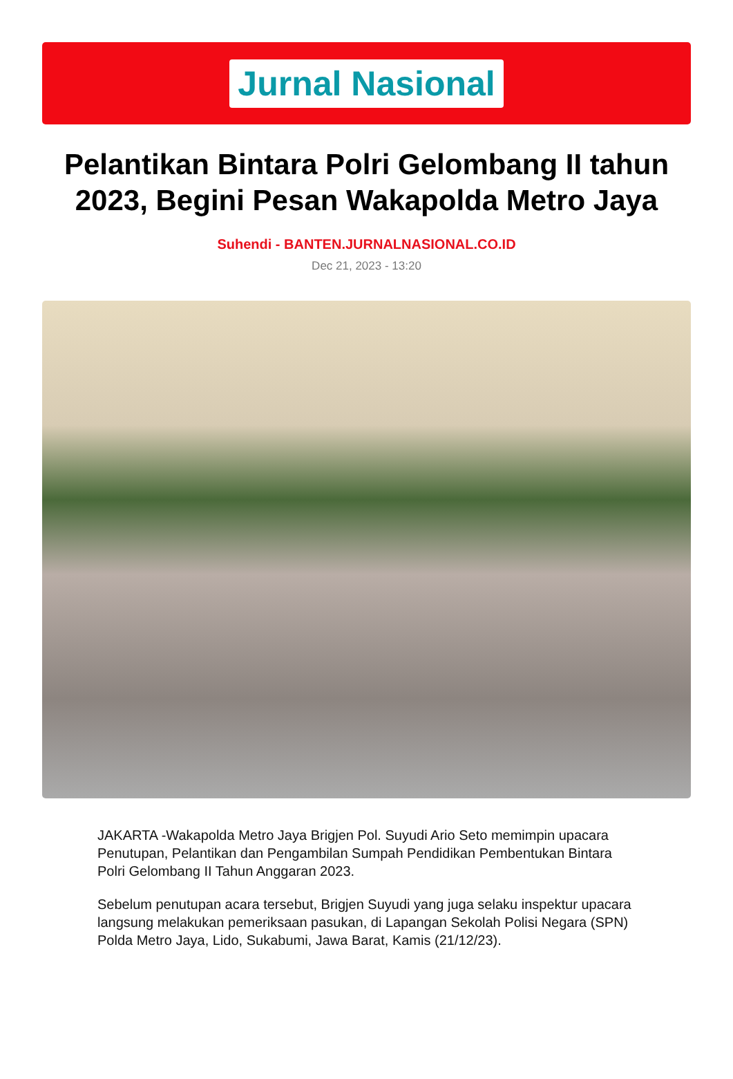Jurnal Nasional
Pelantikan Bintara Polri Gelombang II tahun 2023, Begini Pesan Wakapolda Metro Jaya
Suhendi - BANTEN.JURNALNASIONAL.CO.ID
Dec 21, 2023 - 13:20
JAKARTA -Wakapolda Metro Jaya Brigjen Pol. Suyudi Ario Seto memimpin upacara Penutupan, Pelantikan dan Pengambilan Sumpah Pendidikan Pembentukan Bintara Polri Gelombang II Tahun Anggaran 2023.
Sebelum penutupan acara tersebut, Brigjen Suyudi yang juga selaku inspektur upacara langsung melakukan pemeriksaan pasukan, di Lapangan Sekolah Polisi Negara (SPN) Polda Metro Jaya, Lido, Sukabumi, Jawa Barat, Kamis (21/12/23).